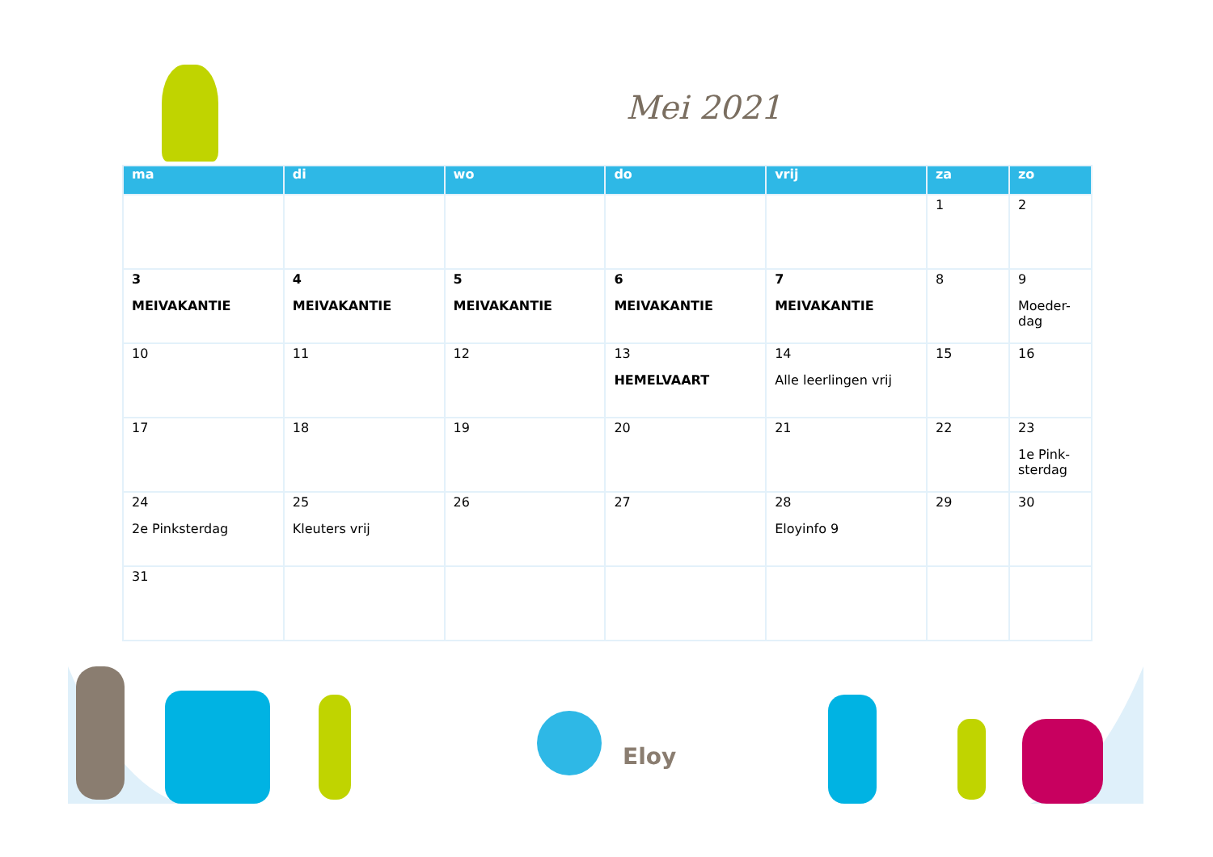Mei 2021
| ma | di | wo | do | vrij | za | zo |
| --- | --- | --- | --- | --- | --- | --- |
| | | | | | 1 | 2 |
| 3 MEIVAKANTIE | 4 MEIVAKANTIE | 5 MEIVAKANTIE | 6 MEIVAKANTIE | 7 MEIVAKANTIE | 8 | 9 Moeder-dag |
| 10 | 11 | 12 | 13 HEMELVAART | 14 Alle leerlingen vrij | 15 | 16 |
| 17 | 18 | 19 | 20 | 21 | 22 | 23 1e Pink-sterdag |
| 24 2e Pinksterdag | 25 Kleuters vrij | 26 | 27 | 28 Eloyinfo 9 | 29 | 30 |
| 31 | | | | | | |
Eloy